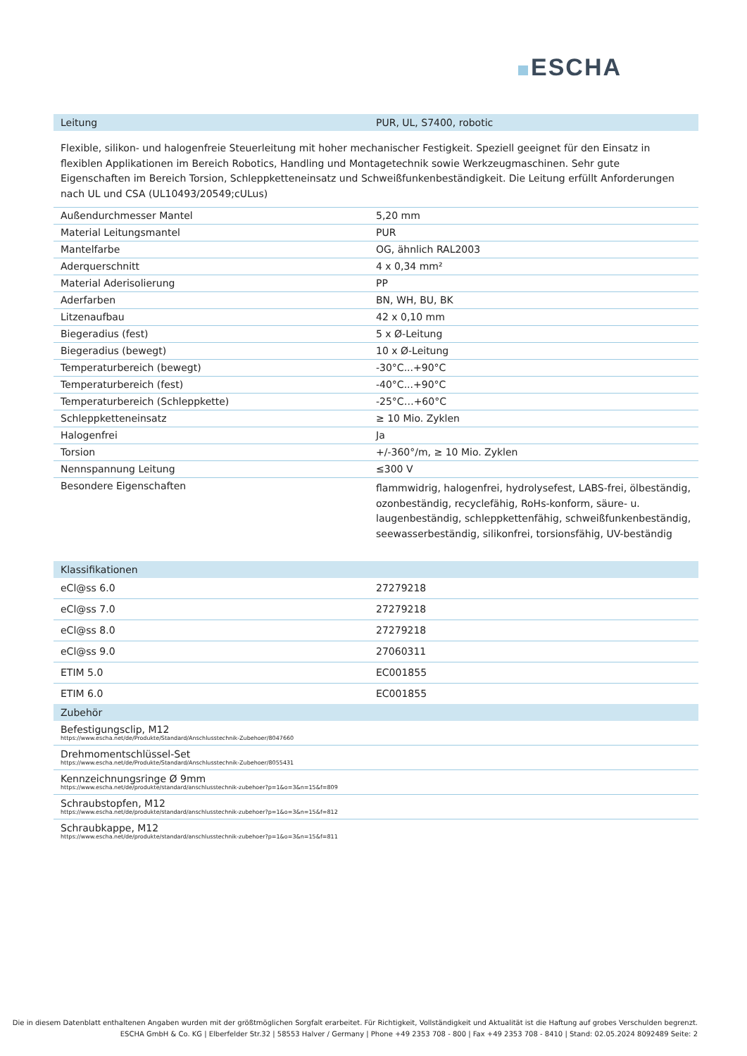ESCHA
| Leitung | PUR, UL, S7400, robotic |
| --- | --- |
Flexible, silikon- und halogenfreie Steuerleitung mit hoher mechanischer Festigkeit. Speziell geeignet für den Einsatz in flexiblen Applikationen im Bereich Robotics, Handling und Montagetechnik sowie Werkzeugmaschinen. Sehr gute Eigenschaften im Bereich Torsion, Schleppketteneinsatz und Schweißfunkenbeständigkeit. Die Leitung erfüllt Anforderungen nach UL und CSA (UL10493/20549;cULus)
| Außendurchmesser Mantel | 5,20 mm |
| Material Leitungsmantel | PUR |
| Mantelfarbe | OG, ähnlich RAL2003 |
| Aderquerschnitt | 4 x 0,34 mm² |
| Material Aderisolierung | PP |
| Aderfarben | BN, WH, BU, BK |
| Litzenaufbau | 42 x 0,10 mm |
| Biegeradius (fest) | 5 x Ø-Leitung |
| Biegeradius (bewegt) | 10 x Ø-Leitung |
| Temperaturbereich (bewegt) | -30°C...+90°C |
| Temperaturbereich (fest) | -40°C...+90°C |
| Temperaturbereich (Schleppkette) | -25°C…+60°C |
| Schleppketteneinsatz | ≥ 10 Mio. Zyklen |
| Halogenfrei | Ja |
| Torsion | +/-360°/m, ≥ 10 Mio. Zyklen |
| Nennspannung Leitung | ≤300 V |
| Besondere Eigenschaften | flammwidrig, halogenfrei, hydrolysefest, LABS-frei, ölbeständig, ozonbeständig, recyclefähig, RoHs-konform, säure- u. laugenbeständig, schleppkettenfähig, schweißfunkenbeständig, seewasserbeständig, silikonfrei, torsionsfähig, UV-beständig |
| Klassifikationen | |
| --- | --- |
| eCl@ss 6.0 | 27279218 |
| eCl@ss 7.0 | 27279218 |
| eCl@ss 8.0 | 27279218 |
| eCl@ss 9.0 | 27060311 |
| ETIM 5.0 | EC001855 |
| ETIM 6.0 | EC001855 |
| Zubehör |
| --- |
| Befestigungsclip, M12 https://www.escha.net/de/Produkte/Standard/Anschlusstechnik-Zubehoer/8047660 |
| Drehmomentschlüssel-Set https://www.escha.net/de/Produkte/Standard/Anschlusstechnik-Zubehoer/8055431 |
| Kennzeichnungsringe Ø 9mm https://www.escha.net/de/produkte/standard/anschlusstechnik-zubehoer?p=1&o=3&n=15&f=809 |
| Schraubstopfen, M12 https://www.escha.net/de/produkte/standard/anschlusstechnik-zubehoer?p=1&o=3&n=15&f=812 |
| Schraubkappe, M12 https://www.escha.net/de/produkte/standard/anschlusstechnik-zubehoer?p=1&o=3&n=15&f=811 |
Die in diesem Datenblatt enthaltenen Angaben wurden mit der größtmöglichen Sorgfalt erarbeitet. Für Richtigkeit, Vollständigkeit und Aktualität ist die Haftung auf grobes Verschulden begrenzt.
ESCHA GmbH & Co. KG | Elberfelder Str.32 | 58553 Halver / Germany | Phone +49 2353 708 - 800 | Fax +49 2353 708 - 8410 | Stand: 02.05.2024 8092489 Seite: 2